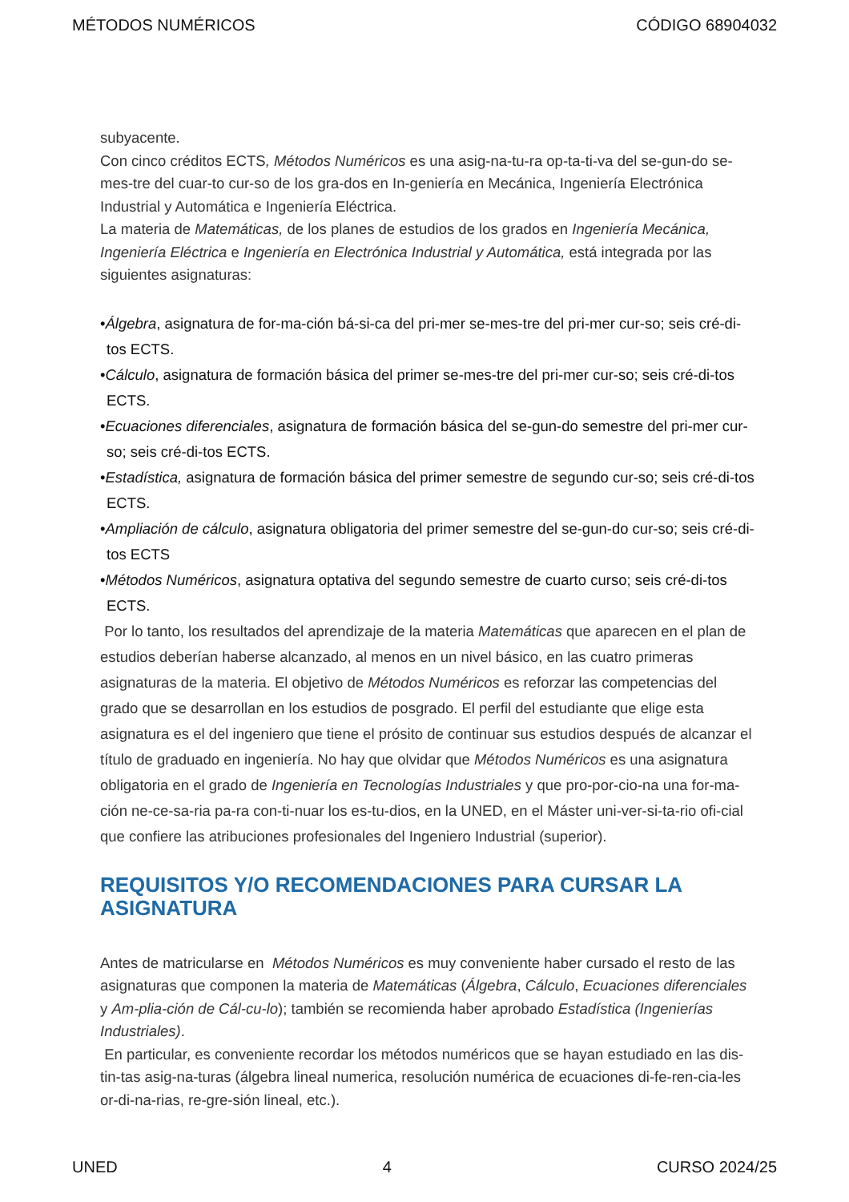MÉTODOS NUMÉRICOS CÓDIGO 68904032
subyacente.
Con cinco créditos ECTS, Métodos Numéricos es una asig-na-tu-ra op-ta-ti-va del se-gun-do se-mes-tre del cuar-to cur-so de los gra-dos en In-geniería en Mecánica, Ingeniería Electrónica Industrial y Automática e Ingeniería Eléctrica.
La materia de Matemáticas, de los planes de estudios de los grados en Ingeniería Mecánica, Ingeniería Eléctrica e Ingeniería en Electrónica Industrial y Automática, está integrada por las siguientes asignaturas:
•Álgebra, asignatura de for-ma-ción bá-si-ca del pri-mer se-mes-tre del pri-mer cur-so; seis cré-di-tos ECTS.
•Cálculo, asignatura de formación básica del primer se-mes-tre del pri-mer cur-so; seis cré-di-tos ECTS.
•Ecuaciones diferenciales, asignatura de formación básica del se-gun-do semestre del pri-mer cur-so; seis cré-di-tos ECTS.
•Estadística, asignatura de formación básica del primer semestre de segundo cur-so; seis cré-di-tos ECTS.
•Ampliación de cálculo, asignatura obligatoria del primer semestre del se-gun-do cur-so; seis cré-di-tos ECTS
•Métodos Numéricos, asignatura optativa del segundo semestre de cuarto curso; seis cré-di-tos ECTS.
Por lo tanto, los resultados del aprendizaje de la materia Matemáticas que aparecen en el plan de estudios deberían haberse alcanzado, al menos en un nivel básico, en las cuatro primeras asignaturas de la materia. El objetivo de Métodos Numéricos es reforzar las competencias del grado que se desarrollan en los estudios de posgrado. El perfil del estudiante que elige esta asignatura es el del ingeniero que tiene el prósito de continuar sus estudios después de alcanzar el título de graduado en ingeniería. No hay que olvidar que Métodos Numéricos es una asignatura obligatoria en el grado de Ingeniería en Tecnologías Industriales y que pro-por-cio-na una for-ma-ción ne-ce-sa-ria pa-ra con-ti-nuar los es-tu-dios, en la UNED, en el Máster uni-ver-si-ta-rio ofi-cial que confiere las atribuciones profesionales del Ingeniero Industrial (superior).
REQUISITOS Y/O RECOMENDACIONES PARA CURSAR LA ASIGNATURA
Antes de matricularse en Métodos Numéricos es muy conveniente haber cursado el resto de las asignaturas que componen la materia de Matemáticas (Álgebra, Cálculo, Ecuaciones diferenciales y Am-plia-ción de Cál-cu-lo); también se recomienda haber aprobado Estadística (Ingenierías Industriales).
En particular, es conveniente recordar los métodos numéricos que se hayan estudiado en las dis-tin-tas asig-na-turas (álgebra lineal numerica, resolución numérica de ecuaciones di-fe-ren-cia-les or-di-na-rias, re-gre-sión lineal, etc.).
UNED 4 CURSO 2024/25